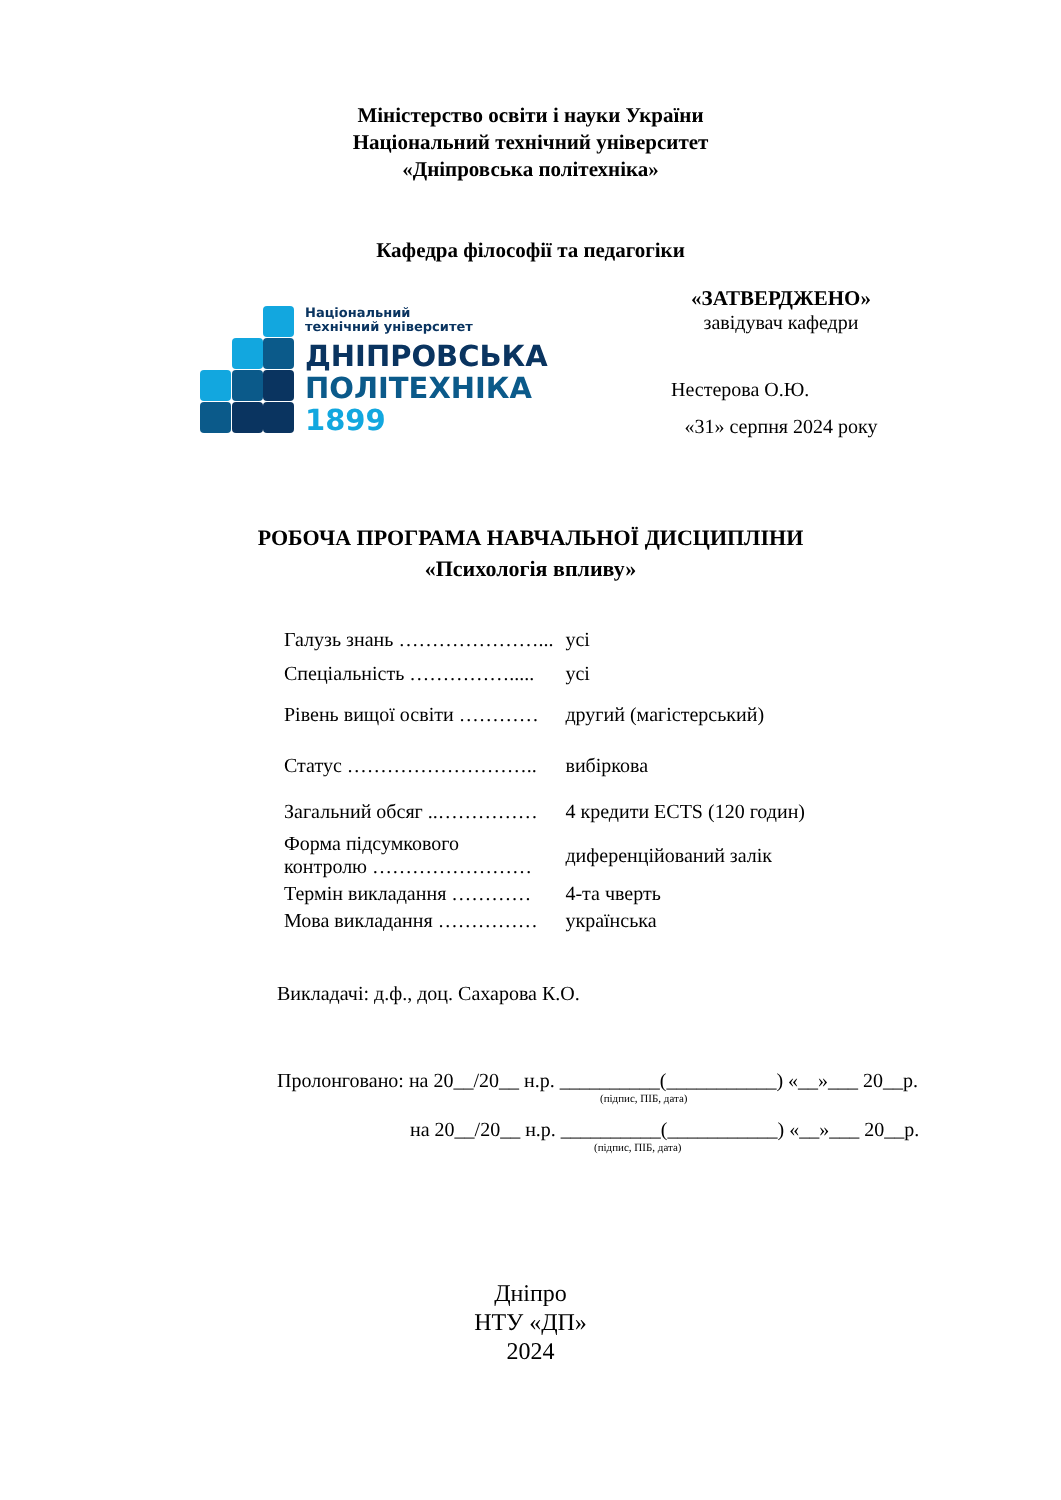Міністерство освіти і науки України
Національний технічний університет
«Дніпровська політехніка»
Кафедра філософії та педагогіки
Національний
технічний університет
ДНІПРОВСЬКА
ПОЛІТЕХНІКА
1899
«ЗАТВЕРДЖЕНО»
завідувач кафедри
Нестерова О.Ю.
«31» серпня 2024 року
РОБОЧА ПРОГРАМА НАВЧАЛЬНОЇ ДИСЦИПЛІНИ
«Психологія впливу»
| Галузь знань …………………... | усі |
| Спеціальність ……………..... | усі |
| Рівень вищої освіти ………… | другий (магістерський) |
| Статус ……………………….. | вибіркова |
| Загальний обсяг ..…………… | 4 кредити ECTS (120 годин) |
| Форма підсумкового контролю …………………… | диференційований залік |
| Термін викладання ………… | 4-та чверть |
| Мова викладання …………… | українська |
Викладачі: д.ф., доц. Сахарова К.О.
Пролонговано: на 20__/20__ н.р. __________(___________) «__»___ 20__р.
(підпис, ПІБ, дата)
на 20__/20__ н.р. __________(___________) «__»___ 20__р.
(підпис, ПІБ, дата)
Дніпро
НТУ «ДП»
2024